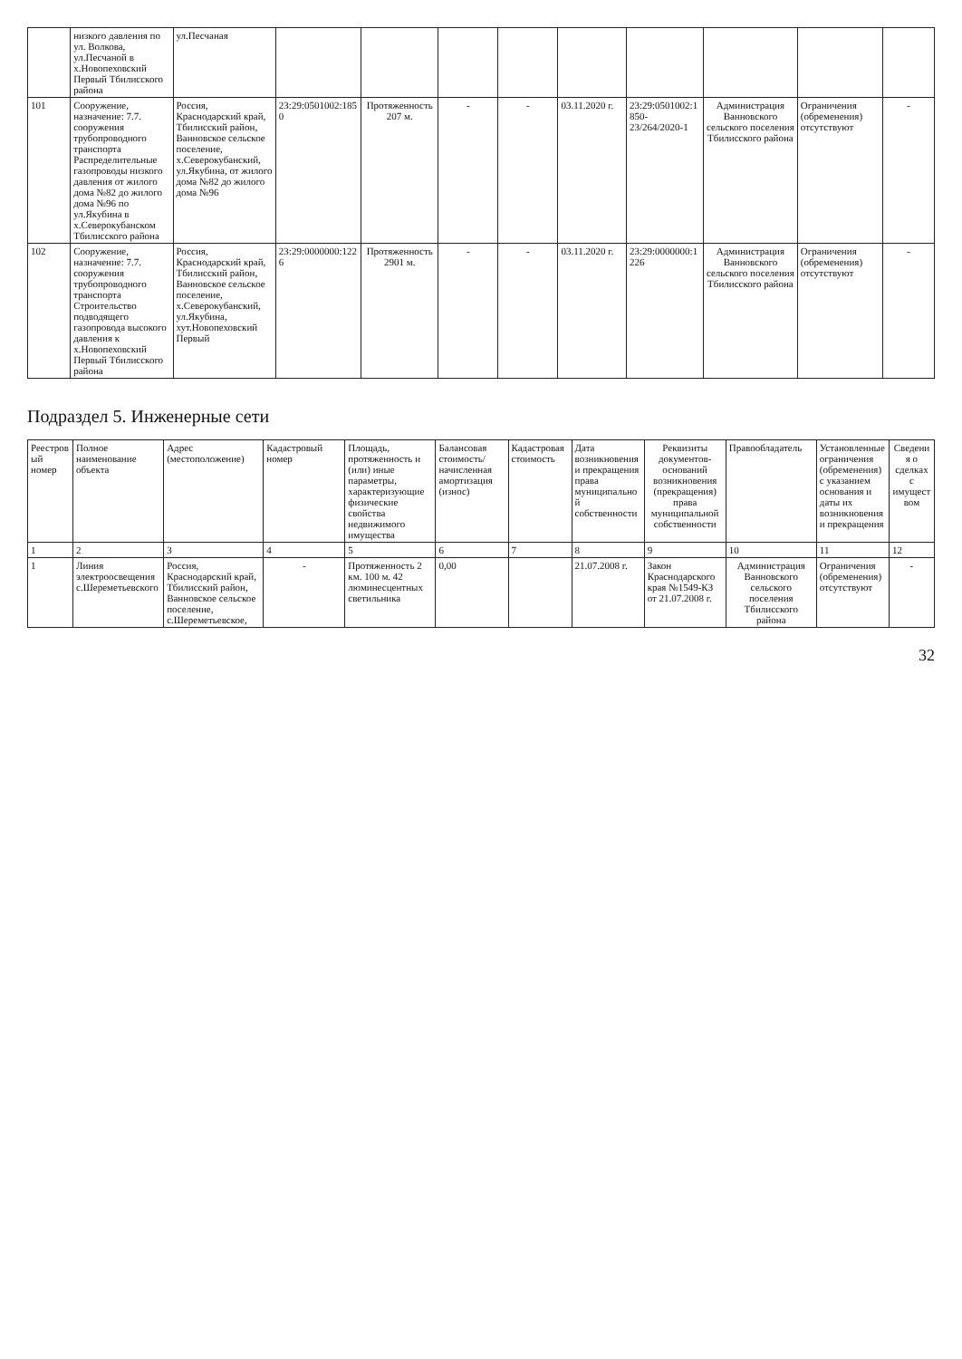| | низкого давления по ул. Волкова, ул.Песчаной в х.Новопеховский Первый Тбилисского района | ул.Песчаная | | | | | | | | | |
| 101 | Сооружение, назначение: 7.7. сооружения трубопроводного транспорта Распределительные газопроводы низкого давления от жилого дома №82 до жилого дома №96 по ул.Якубина в х.Северокубанском Тбилисского района | Россия, Краснодарский край, Тбилисский район, Ванновское сельское поселение, х.Северокубанский, ул.Якубина, от жилого дома №82 до жилого дома №96 | 23:29:0501002:1850 | Протяженность 207 м. | - | - | 03.11.2020 г. | 23:29:0501002:1850-23/264/2020-1 | Администрация Ванновского сельского поселения Тбилисского района | Ограничения (обременения) отсутствуют | - |
| 102 | Сооружение, назначение: 7.7. сооружения трубопроводного транспорта Строительство подводящего газопровода высокого давления к х.Новопеховский Первый Тбилисского района | Россия, Краснодарский край, Тбилисский район, Ванновское сельское поселение, х.Северокубанский, ул.Якубина, хут.Новопеховский Первый | 23:29:0000000:1226 | Протяженность 2901 м. | - | - | 03.11.2020 г. | 23:29:0000000:1226 | Администрация Ванновского сельского поселения Тбилисского района | Ограничения (обременения) отсутствуют | - |
Подраздел 5. Инженерные сети
| Реестровый номер | Полное наименование объекта | Адрес (местоположение) | Кадастровый номер | Площадь, протяженность и (или) иные параметры, характеризующие физические свойства недвижимого имущества | Балансовая стоимость/начисленная амортизация (износ) | Кадастровая стоимость | Дата возникновения и прекращения права муниципальной собственности | Реквизиты документов-оснований возникновения (прекращения) права муниципальной собственности | Правообладатель | Установленные ограничения (обременения) с указанием основания и даты их возникновения и прекращения | Сведения о сделках с имуществом |
| --- | --- | --- | --- | --- | --- | --- | --- | --- | --- | --- | --- |
| 1 | 2 | 3 | 4 | 5 | 6 | 7 | 8 | 9 | 10 | 11 | 12 |
| 1 | Линия электроосвещения с.Шереметьевского | Россия, Краснодарский край, Тбилисский район, Ванновское сельское поселение, с.Шереметьевское, | - | Протяженность 2 км. 100 м. 42 люминесцентных светильника | 0,00 | | 21.07.2008 г. | Закон Краснодарского края №1549-КЗ от 21.07.2008 г. | Администрация Ванновского сельского поселения Тбилисского района | Ограничения (обременения) отсутствуют | - |
32